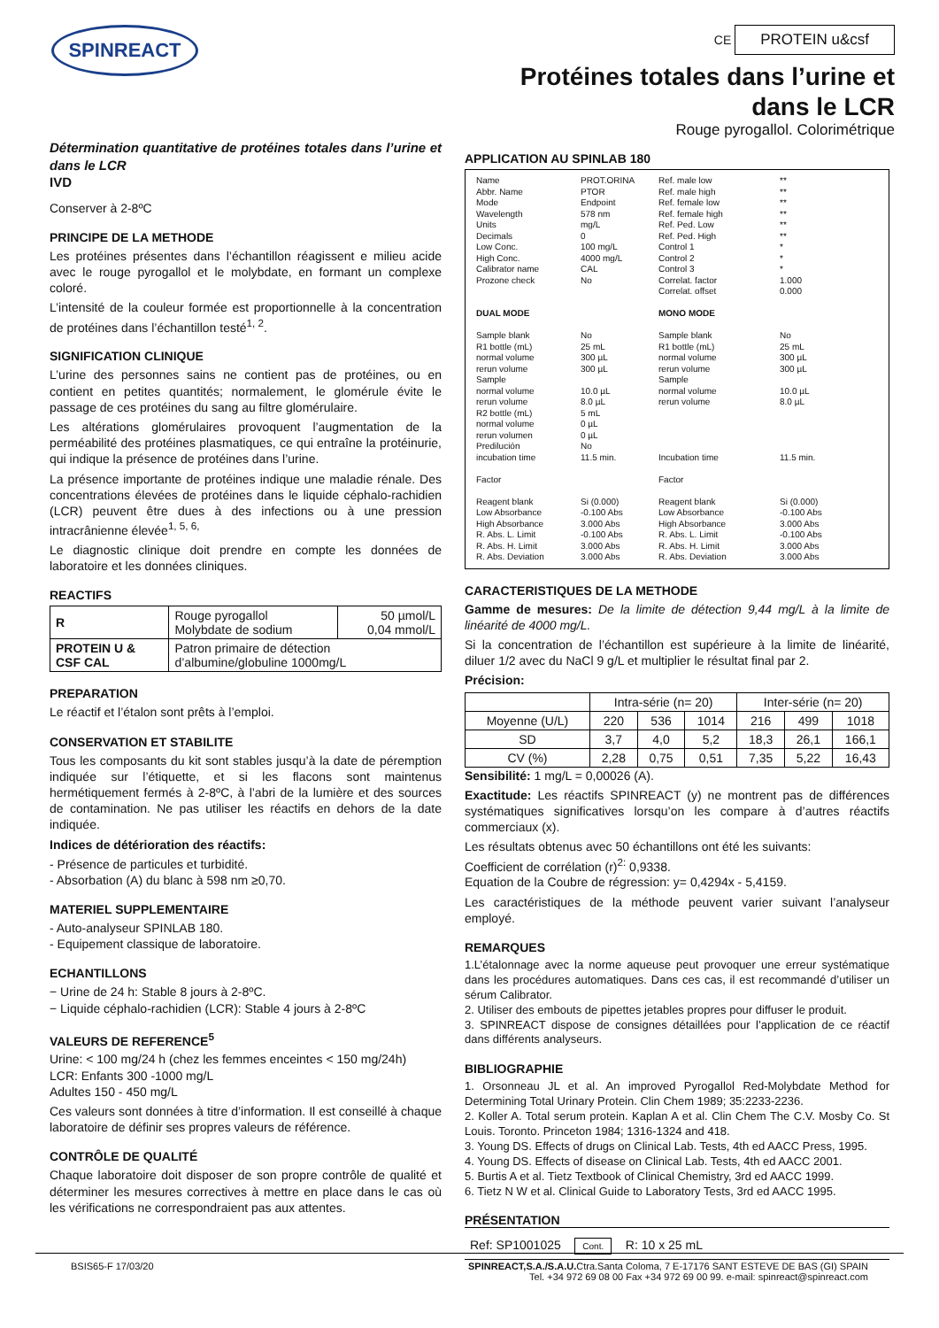SPINREACT
CE PROTEIN u&csf
Protéines totales dans l’urine et
dans le LCR
Rouge pyrogallol. Colorimétrique
Détermination quantitative de protéines totales dans l’urine et dans le LCR
IVD
Conserver à 2-8ºC
PRINCIPE DE LA METHODE
Les protéines présentes dans l’échantillon réagissent e milieu acide avec le rouge pyrogallol et le molybdate, en formant un complexe coloré.
L’intensité de la couleur formée est proportionnelle à la concentration de protéines dans l’échantillon testé<sup>1, 2</sup>.
SIGNIFICATION CLINIQUE
L’urine des personnes sains ne contient pas de protéines, ou en contient en petites quantités; normalement, le glomérule évite le passage de ces protéines du sang au filtre glomérulaire.
Les altérations glomérulaires provoquent l’augmentation de la perméabilité des protéines plasmatiques, ce qui entraîne la protéinurie, qui indique la présence de protéines dans l’urine.
La présence importante de protéines indique une maladie rénale. Des concentrations élevées de protéines dans le liquide céphalo-rachidien (LCR) peuvent être dues à des infections ou à une pression intracrânienne élevée<sup>1, 5, 6,</sup>
Le diagnostic clinique doit prendre en compte les données de laboratoire et les données cliniques.
REACTIFS
| R | Rouge pyrogallol Molybdate de sodium | 50 µmol/L 0,04 mmol/L |
| PROTEIN U & CSF CAL | Patron primaire de détection d’albumine/globuline 1000mg/L | |
PREPARATION
Le réactif et l’étalon sont prêts à l’emploi.
CONSERVATION ET STABILITE
Tous les composants du kit sont stables jusqu’à la date de péremption indiquée sur l’étiquette, et si les flacons sont maintenus hermétiquement fermés à 2-8ºC, à l’abri de la lumière et des sources de contamination. Ne pas utiliser les réactifs en dehors de la date indiquée.
Indices de détérioration des réactifs:
- Présence de particules et turbidité.
- Absorbation (A) du blanc à 598 nm ≥0,70.
MATERIEL SUPPLEMENTAIRE
- Auto-analyseur SPINLAB 180.
- Equipement classique de laboratoire.
ECHANTILLONS
− Urine de 24 h: Stable 8 jours à 2-8ºC.
− Liquide céphalo-rachidien (LCR): Stable 4 jours à 2-8ºC
VALEURS DE REFERENCE<sup>5</sup>
Urine: < 100 mg/24 h (chez les femmes enceintes < 150 mg/24h)
LCR: Enfants 300 -1000 mg/L
Adultes 150 - 450 mg/L
Ces valeurs sont données à titre d’information. Il est conseillé à chaque laboratoire de définir ses propres valeurs de référence.
CONTRÔLE DE QUALITÉ
Chaque laboratoire doit disposer de son propre contrôle de qualité et déterminer les mesures correctives à mettre en place dans le cas où les vérifications ne correspondraient pas aux attentes.
APPLICATION AU SPINLAB 180
Name
Abbr. Name
Mode
Wavelength
Units
Decimals
Low Conc.
High Conc.
Calibrator name
Prozone check
PROT.ORINA
PTOR
Endpoint
578 nm
mg/L
0
100 mg/L
4000 mg/L
CAL
No
Ref. male low
Ref. male high
Ref. female low
Ref. female high
Ref. Ped. Low
Ref. Ped. High
Control 1
Control 2
Control 3
Correlat. factor
Correlat. offset
**
**
**
**
**
**
*
*
*
1.000
0.000
DUAL MODE
Sample blank
R1 bottle (mL)
normal volume
rerun volume
Sample
normal volume
rerun volume
R2 bottle (mL)
normal volume
rerun volumen
Predilución
incubation time
Factor
Reagent blank
Low Absorbance
High Absorbance
R. Abs. L. Limit
R. Abs. H. Limit
R. Abs. Deviation
No
25 mL
300 µL
300 µL
10.0 µL
8.0 µL
5 mL
0 µL
0 µL
No
11.5 min.
Si (0.000)
-0.100 Abs
3.000 Abs
-0.100 Abs
3.000 Abs
3.000 Abs
MONO MODE
Sample blank
R1 bottle (mL)
normal volume
rerun volume
Sample
normal volume
rerun volume
Incubation time
Factor
Reagent blank
Low Absorbance
High Absorbance
R. Abs. L. Limit
R. Abs. H. Limit
R. Abs. Deviation
No
25 mL
300 µL
300 µL
10.0 µL
8.0 µL
11.5 min.
Si (0.000)
-0.100 Abs
3.000 Abs
-0.100 Abs
3.000 Abs
3.000 Abs
CARACTERISTIQUES DE LA METHODE
Gamme de mesures: De la limite de détection 9,44 mg/L à la limite de linéarité de 4000 mg/L.
Si la concentration de l’échantillon est supérieure à la limite de linéarité, diluer 1/2 avec du NaCl 9 g/L et multiplier le résultat final par 2.
Précision:
| | Intra-série (n= 20) | | | Inter-série (n= 20) | | |
| --- | --- | --- | --- | --- | --- | --- |
| Moyenne (U/L) | 220 | 536 | 1014 | 216 | 499 | 1018 |
| SD | 3,7 | 4,0 | 5,2 | 18,3 | 26,1 | 166,1 |
| CV (%) | 2,28 | 0,75 | 0,51 | 7,35 | 5,22 | 16,43 |
Sensibilité: 1 mg/L = 0,00026 (A).
Exactitude: Les réactifs SPINREACT (y) ne montrent pas de différences systématiques significatives lorsqu’on les compare à d’autres réactifs commerciaux (x).
Les résultats obtenus avec 50 échantillons ont été les suivants:
Coefficient de corrélation (r)<sup>2:</sup> 0,9338.
Equation de la Coubre de régression: y= 0,4294x - 5,4159.
Les caractéristiques de la méthode peuvent varier suivant l’analyseur employé.
REMARQUES
1.L’étalonnage avec la norme aqueuse peut provoquer une erreur systématique dans les procédures automatiques. Dans ces cas, il est recommandé d’utiliser un sérum Calibrator.
2. Utiliser des embouts de pipettes jetables propres pour diffuser le produit.
3. SPINREACT dispose de consignes détaillées pour l’application de ce réactif dans différents analyseurs.
BIBLIOGRAPHIE
1. Orsonneau JL et al. An improved Pyrogallol Red-Molybdate Method for Determining Total Urinary Protein. Clin Chem 1989; 35:2233-2236.
2. Koller A. Total serum protein. Kaplan A et al. Clin Chem The C.V. Mosby Co. St Louis. Toronto. Princeton 1984; 1316-1324 and 418.
3. Young DS. Effects of drugs on Clinical Lab. Tests, 4th ed AACC Press, 1995.
4. Young DS. Effects of disease on Clinical Lab. Tests, 4th ed AACC 2001.
5. Burtis A et al. Tietz Textbook of Clinical Chemistry, 3rd ed AACC 1999.
6. Tietz N W et al. Clinical Guide to Laboratory Tests, 3rd ed AACC 1995.
PRÉSENTATION
Ref: SP1001025 Cont. R: 10 x 25 mL
BSIS65-F 17/03/20 SPINREACT,S.A./S.A.U. Ctra.Santa Coloma, 7 E-17176 SANT ESTEVE DE BAS (GI) SPAIN
Tel. +34 972 69 08 00 Fax +34 972 69 00 99. e-mail: spinreact@spinreact.com